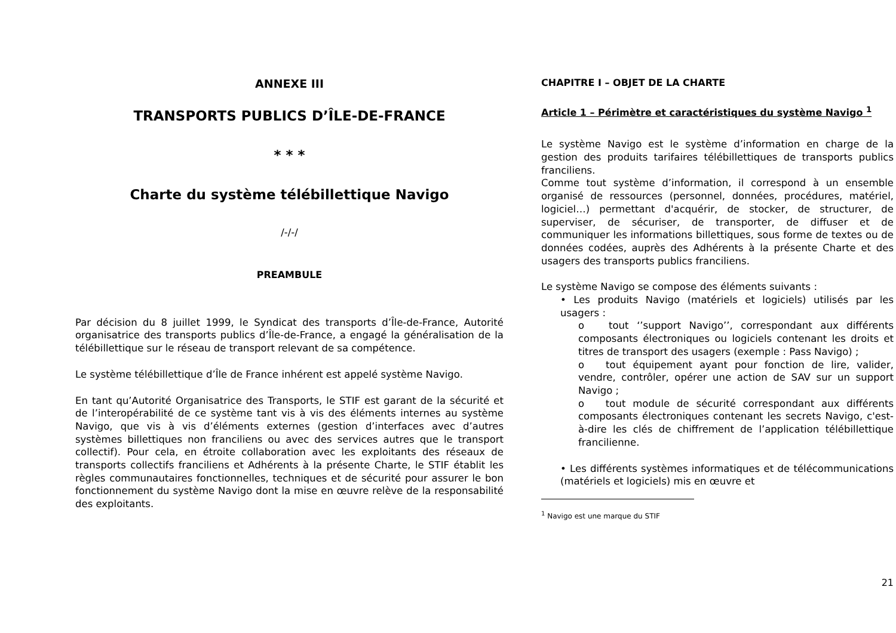ANNEXE III
TRANSPORTS PUBLICS D’ÎLE-DE-FRANCE
* * *
Charte du système télébillettique Navigo
/-/-/
PREAMBULE
Par décision du 8 juillet 1999, le Syndicat des transports d’Île-de-France, Autorité organisatrice des transports publics d’Île-de-France, a engagé la généralisation de la télébillettique sur le réseau de transport relevant de sa compétence.
Le système télébillettique d’Île de France inhérent est appelé système Navigo.
En tant qu’Autorité Organisatrice des Transports, le STIF est garant de la sécurité et de l’interopérabilité de ce système tant vis à vis des éléments internes au système Navigo, que vis à vis d’éléments externes (gestion d’interfaces avec d’autres systèmes billettiques non franciliens ou avec des services autres que le transport collectif). Pour cela, en étroite collaboration avec les exploitants des réseaux de transports collectifs franciliens et Adhérents à la présente Charte, le STIF établit les règles communautaires fonctionnelles, techniques et de sécurité pour assurer le bon fonctionnement du système Navigo dont la mise en œuvre relève de la responsabilité des exploitants.
CHAPITRE I – OBJET DE LA CHARTE
Article 1 – Périmètre et caractéristiques du système Navigo <sup>1</sup>
Le système Navigo est le système d’information en charge de la gestion des produits tarifaires télébillettiques de transports publics franciliens.
Comme tout système d’information, il correspond à un ensemble organisé de ressources (personnel, données, procédures, matériel, logiciel…) permettant d'acquérir, de stocker, de structurer, de superviser, de sécuriser, de transporter, de diffuser et de communiquer les informations billettiques, sous forme de textes ou de données codées, auprès des Adhérents à la présente Charte et des usagers des transports publics franciliens.
Le système Navigo se compose des éléments suivants :
• Les produits Navigo (matériels et logiciels) utilisés par les usagers :
o tout ‘’support Navigo’’, correspondant aux différents composants électroniques ou logiciels contenant les droits et titres de transport des usagers (exemple : Pass Navigo) ;
o tout équipement ayant pour fonction de lire, valider, vendre, contrôler, opérer une action de SAV sur un support Navigo ;
o tout module de sécurité correspondant aux différents composants électroniques contenant les secrets Navigo, c'est-à-dire les clés de chiffrement de l’application télébillettique francilienne.
• Les différents systèmes informatiques et de télécommunications (matériels et logiciels) mis en œuvre et
<sup>1</sup> Navigo est une marque du STIF
21